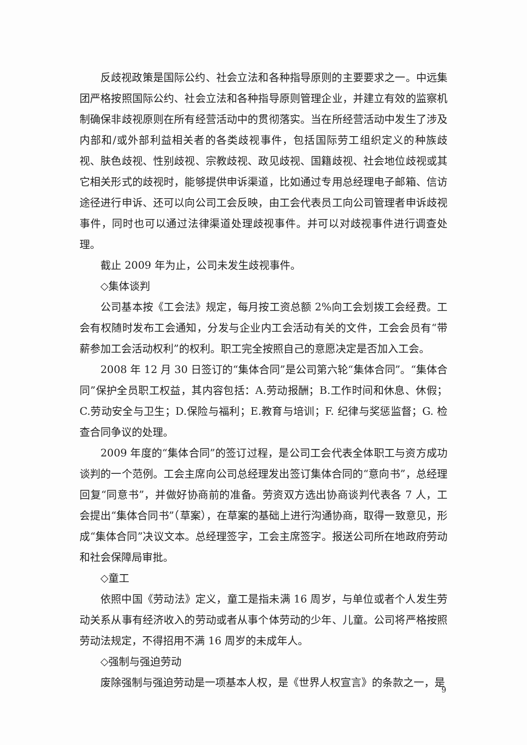反歧视政策是国际公约、社会立法和各种指导原则的主要要求之一。中远集团严格按照国际公约、社会立法和各种指导原则管理企业，并建立有效的监察机制确保非歧视原则在所有经营活动中的贯彻落实。当在所经营活动中发生了涉及内部和/或外部利益相关者的各类歧视事件，包括国际劳工组织定义的种族歧视、肤色歧视、性别歧视、宗教歧视、政见歧视、国籍歧视、社会地位歧视或其它相关形式的歧视时，能够提供申诉渠道，比如通过专用总经理电子邮箱、信访途径进行申诉、还可以向公司工会反映，由工会代表员工向公司管理者申诉歧视事件，同时也可以通过法律渠道处理歧视事件。并可以对歧视事件进行调查处理。
截止 2009 年为止，公司未发生歧视事件。
◇集体谈判
公司基本按《工会法》规定，每月按工资总额 2%向工会划拨工会经费。工会有权随时发布工会通知，分发与企业内工会活动有关的文件，工会会员有“带薪参加工会活动权利”的权利。职工完全按照自己的意愿决定是否加入工会。
2008 年 12 月 30 日签订的“集体合同”是公司第六轮“集体合同”。“集体合同”保护全员职工权益，其内容包括：A.劳动报酬；B.工作时间和休息、休假；C.劳动安全与卫生；D.保险与福利；E.教育与培训；F. 纪律与奖惩监督；G. 检查合同争议的处理。
2009 年度的“集体合同”的签订过程，是公司工会代表全体职工与资方成功谈判的一个范例。工会主席向公司总经理发出签订集体合同的“意向书”，总经理回复“同意书”，并做好协商前的准备。劳资双方选出协商谈判代表各 7 人，工会提出“集体合同书”（草案），在草案的基础上进行沟通协商，取得一致意见，形成“集体合同”决议文本。总经理签字，工会主席签字。报送公司所在地政府劳动和社会保障局审批。
◇童工
依照中国《劳动法》定义，童工是指未满 16 周岁，与单位或者个人发生劳动关系从事有经济收入的劳动或者从事个体劳动的少年、儿童。公司将严格按照劳动法规定，不得招用不满 16 周岁的未成年人。
◇强制与强迫劳动
废除强制与强迫劳动是一项基本人权，是《世界人权宣言》的条款之一，是
9